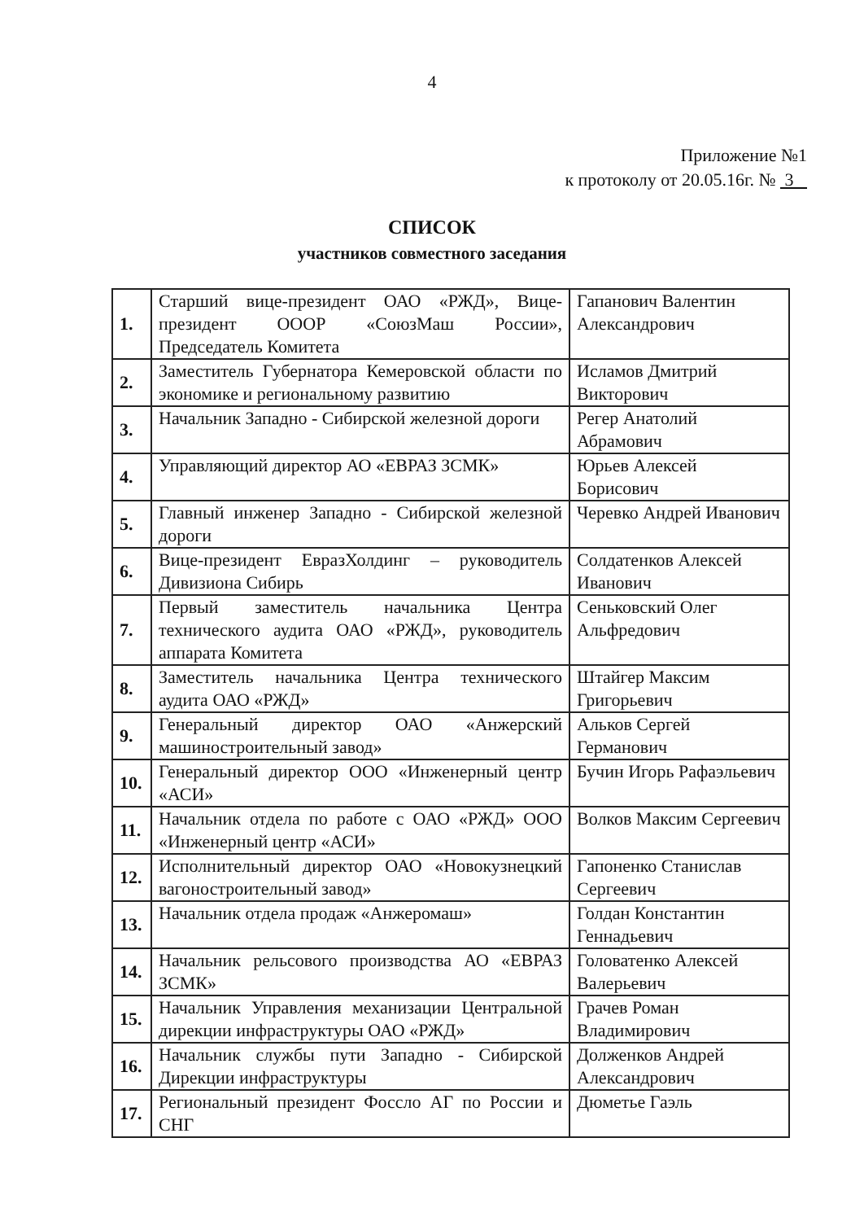4
Приложение №1
к протоколу от 20.05.16г. № 3
СПИСОК
участников совместного заседания
| 1. | Старший вице-президент ОАО «РЖД», Вице-президент ОООР «СоюзМаш России», Председатель Комитета | Гапанович Валентин Александрович |
| 2. | Заместитель Губернатора Кемеровской области по экономике и региональному развитию | Исламов Дмитрий Викторович |
| 3. | Начальник Западно - Сибирской железной дороги | Регер Анатолий Абрамович |
| 4. | Управляющий директор АО «ЕВРАЗ ЗСМК» | Юрьев Алексей Борисович |
| 5. | Главный инженер Западно - Сибирской железной дороги | Черевко Андрей Иванович |
| 6. | Вице-президент ЕвразХолдинг – руководитель Дивизиона Сибирь | Солдатенков Алексей Иванович |
| 7. | Первый заместитель начальника Центра технического аудита ОАО «РЖД», руководитель аппарата Комитета | Сеньковский Олег Альфредович |
| 8. | Заместитель начальника Центра технического аудита ОАО «РЖД» | Штайгер Максим Григорьевич |
| 9. | Генеральный директор ОАО «Анжерский машиностроительный завод» | Альков Сергей Германович |
| 10. | Генеральный директор ООО «Инженерный центр «АСИ» | Бучин Игорь Рафаэльевич |
| 11. | Начальник отдела по работе с ОАО «РЖД» ООО «Инженерный центр «АСИ» | Волков Максим Сергеевич |
| 12. | Исполнительный директор ОАО «Новокузнецкий вагоностроительный завод» | Гапоненко Станислав Сергеевич |
| 13. | Начальник отдела продаж «Анжеромаш» | Голдан Константин Геннадьевич |
| 14. | Начальник рельсового производства АО «ЕВРАЗ ЗСМК» | Головатенко Алексей Валерьевич |
| 15. | Начальник Управления механизации Центральной дирекции инфраструктуры ОАО «РЖД» | Грачев Роман Владимирович |
| 16. | Начальник службы пути Западно - Сибирской Дирекции инфраструктуры | Долженков Андрей Александрович |
| 17. | Региональный президент Фоссло АГ по России и СНГ | Дюметье Гаэль |